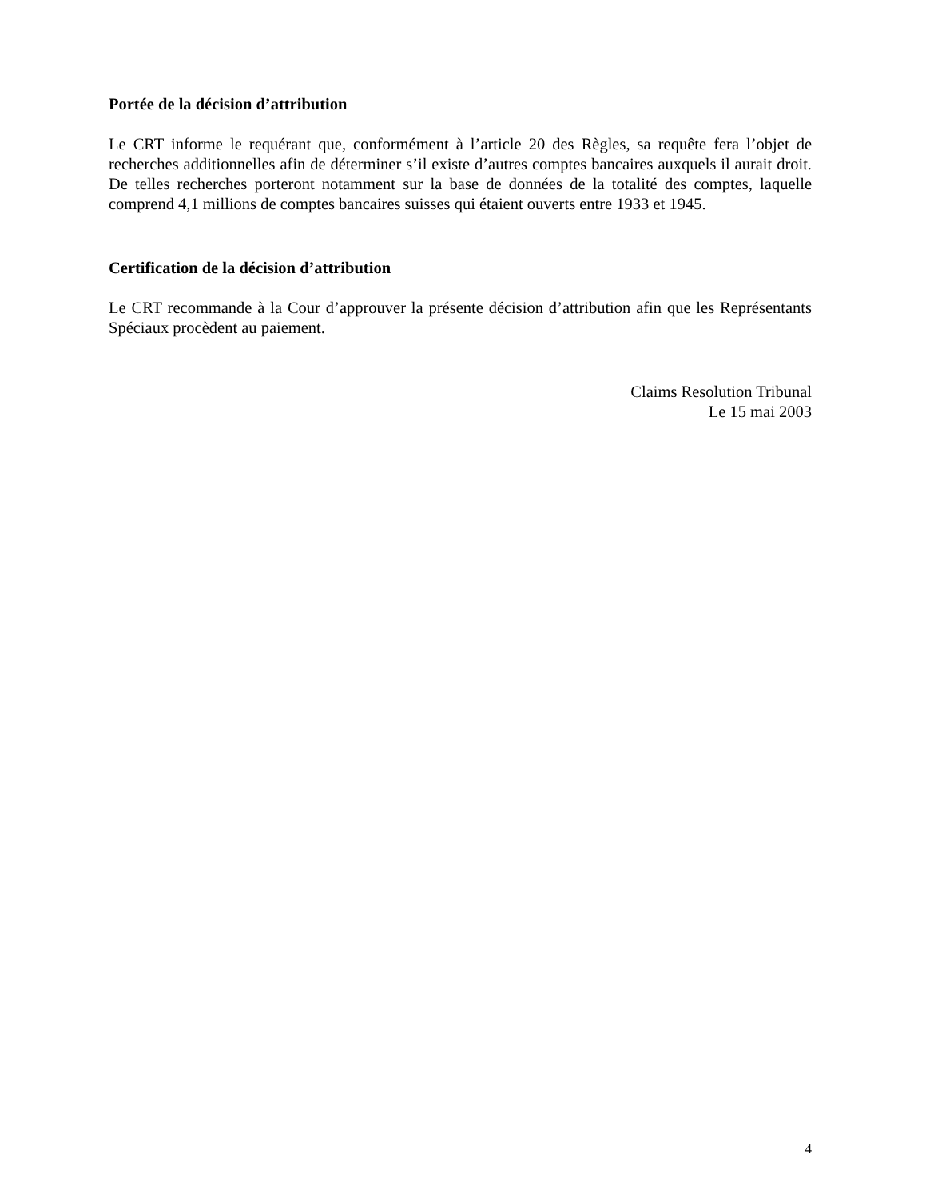Portée de la décision d’attribution
Le CRT informe le requérant que, conformément à l’article 20 des Règles, sa requête fera l’objet de recherches additionnelles afin de déterminer s’il existe d’autres comptes bancaires auxquels il aurait droit. De telles recherches porteront notamment sur la base de données de la totalité des comptes, laquelle comprend 4,1 millions de comptes bancaires suisses qui étaient ouverts entre 1933 et 1945.
Certification de la décision d’attribution
Le CRT recommande à la Cour d’approuver la présente décision d’attribution afin que les Représentants Spéciaux procèdent au paiement.
Claims Resolution Tribunal
Le 15 mai 2003
4